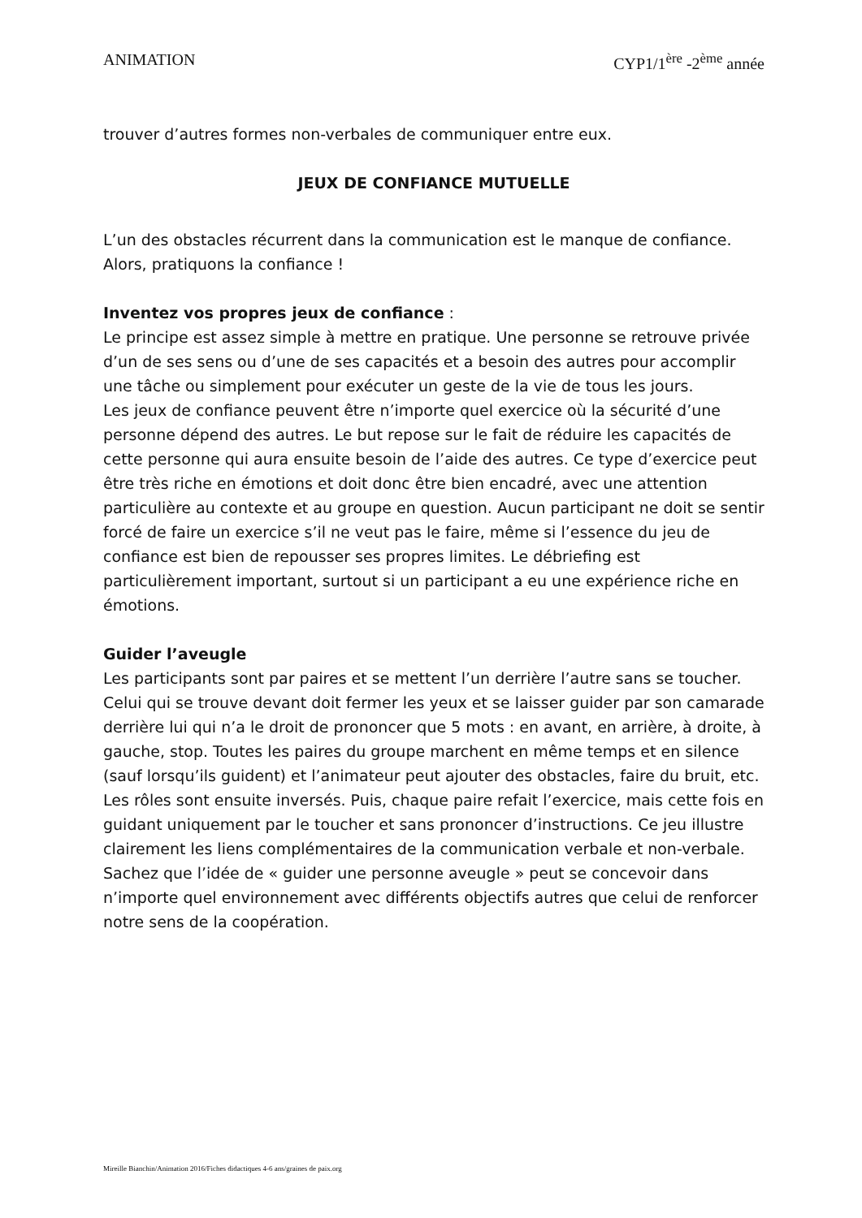ANIMATION CYP1/1<sup>ère</sup> -2<sup>ème</sup> année
trouver d’autres formes non-verbales de communiquer entre eux.
JEUX DE CONFIANCE MUTUELLE
L’un des obstacles récurrent dans la communication est le manque de confiance. Alors, pratiquons la confiance !
Inventez vos propres jeux de confiance :
Le principe est assez simple à mettre en pratique. Une personne se retrouve privée d’un de ses sens ou d’une de ses capacités et a besoin des autres pour accomplir une tâche ou simplement pour exécuter un geste de la vie de tous les jours.
Les jeux de confiance peuvent être n’importe quel exercice où la sécurité d’une personne dépend des autres. Le but repose sur le fait de réduire les capacités de cette personne qui aura ensuite besoin de l’aide des autres. Ce type d’exercice peut être très riche en émotions et doit donc être bien encadré, avec une attention particulière au contexte et au groupe en question. Aucun participant ne doit se sentir forcé de faire un exercice s’il ne veut pas le faire, même si l’essence du jeu de confiance est bien de repousser ses propres limites. Le débriefing est particulièrement important, surtout si un participant a eu une expérience riche en émotions.
Guider l’aveugle
Les participants sont par paires et se mettent l’un derrière l’autre sans se toucher. Celui qui se trouve devant doit fermer les yeux et se laisser guider par son camarade derrière lui qui n’a le droit de prononcer que 5 mots : en avant, en arrière, à droite, à gauche, stop. Toutes les paires du groupe marchent en même temps et en silence (sauf lorsqu’ils guident) et l’animateur peut ajouter des obstacles, faire du bruit, etc. Les rôles sont ensuite inversés. Puis, chaque paire refait l’exercice, mais cette fois en guidant uniquement par le toucher et sans prononcer d’instructions. Ce jeu illustre clairement les liens complémentaires de la communication verbale et non-verbale. Sachez que l’idée de « guider une personne aveugle » peut se concevoir dans n’importe quel environnement avec différents objectifs autres que celui de renforcer notre sens de la coopération.
Mireille Bianchin/Animation 2016/Fiches didactiques 4-6 ans/graines de paix.org